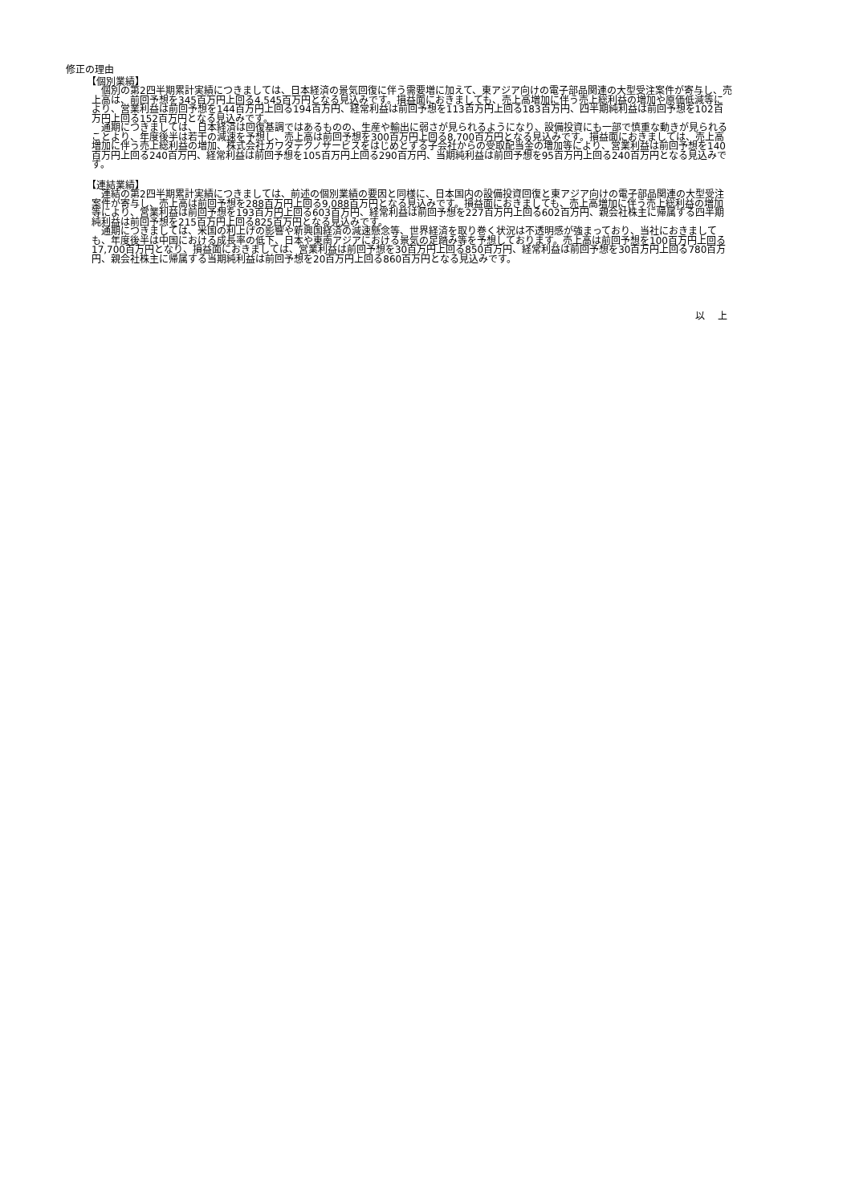修正の理由
【個別業績】
　個別の第2四半期累計実績につきましては、日本経済の景気回復に伴う需要増に加えて、東アジア向けの電子部品関連の大型受注案件が寄与し、売上高は、前回予想を345百万円上回る4,545百万円となる見込みです。損益面におきましても、売上高増加に伴う売上総利益の増加や原価低減等により、営業利益は前回予想を144百万円上回る194百万円、経常利益は前回予想を113百万円上回る183百万円、四半期純利益は前回予想を102百万円上回る152百万円となる見込みです。
　通期につきましては、日本経済は回復基調ではあるものの、生産や輸出に弱さが見られるようになり、設備投資にも一部で慎重な動きが見られることより、年度後半は若干の減速を予想し、売上高は前回予想を300百万円上回る8,700百万円となる見込みです。損益面におきましては、売上高増加に伴う売上総利益の増加、株式会社カワタテクノサービスをはじめとする子会社からの受取配当金の増加等により、営業利益は前回予想を140百万円上回る240百万円、経常利益は前回予想を105百万円上回る290百万円、当期純利益は前回予想を95百万円上回る240百万円となる見込みです。
【連結業績】
　連結の第2四半期累計実績につきましては、前述の個別業績の要因と同様に、日本国内の設備投資回復と東アジア向けの電子部品関連の大型受注案件が寄与し、売上高は前回予想を288百万円上回る9,088百万円となる見込みです。損益面におきましても、売上高増加に伴う売上総利益の増加等により、営業利益は前回予想を193百万円上回る603百万円、経常利益は前回予想を227百万円上回る602百万円、親会社株主に帰属する四半期純利益は前回予想を215百万円上回る825百万円となる見込みです。
　通期につきましては、米国の利上げの影響や新興国経済の減速懸念等、世界経済を取り巻く状況は不透明感が強まっており、当社におきましても、年度後半は中国における成長率の低下、日本や東南アジアにおける景気の足踏み等を予想しております。売上高は前回予想を100百万円上回る17,700百万円となり、損益面におきましては、営業利益は前回予想を30百万円上回る850百万円、経常利益は前回予想を30百万円上回る780百万円、親会社株主に帰属する当期純利益は前回予想を20百万円上回る860百万円となる見込みです。
以 上